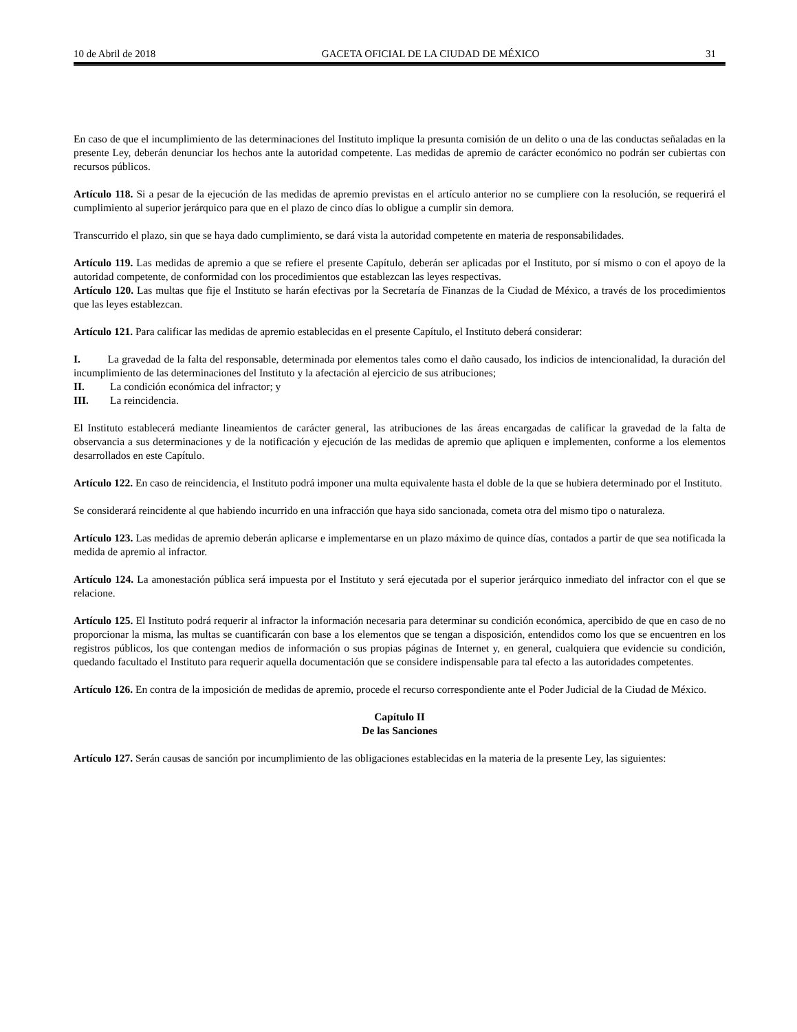10 de Abril de 2018 GACETA OFICIAL DE LA CIUDAD DE MÉXICO 31
En caso de que el incumplimiento de las determinaciones del Instituto implique la presunta comisión de un delito o una de las conductas señaladas en la presente Ley, deberán denunciar los hechos ante la autoridad competente. Las medidas de apremio de carácter económico no podrán ser cubiertas con recursos públicos.
Artículo 118. Si a pesar de la ejecución de las medidas de apremio previstas en el artículo anterior no se cumpliere con la resolución, se requerirá el cumplimiento al superior jerárquico para que en el plazo de cinco días lo obligue a cumplir sin demora.
Transcurrido el plazo, sin que se haya dado cumplimiento, se dará vista la autoridad competente en materia de responsabilidades.
Artículo 119. Las medidas de apremio a que se refiere el presente Capítulo, deberán ser aplicadas por el Instituto, por sí mismo o con el apoyo de la autoridad competente, de conformidad con los procedimientos que establezcan las leyes respectivas.
Artículo 120. Las multas que fije el Instituto se harán efectivas por la Secretaría de Finanzas de la Ciudad de México, a través de los procedimientos que las leyes establezcan.
Artículo 121. Para calificar las medidas de apremio establecidas en el presente Capítulo, el Instituto deberá considerar:
I. La gravedad de la falta del responsable, determinada por elementos tales como el daño causado, los indicios de intencionalidad, la duración del incumplimiento de las determinaciones del Instituto y la afectación al ejercicio de sus atribuciones;
II. La condición económica del infractor; y
III. La reincidencia.
El Instituto establecerá mediante lineamientos de carácter general, las atribuciones de las áreas encargadas de calificar la gravedad de la falta de observancia a sus determinaciones y de la notificación y ejecución de las medidas de apremio que apliquen e implementen, conforme a los elementos desarrollados en este Capítulo.
Artículo 122. En caso de reincidencia, el Instituto podrá imponer una multa equivalente hasta el doble de la que se hubiera determinado por el Instituto.
Se considerará reincidente al que habiendo incurrido en una infracción que haya sido sancionada, cometa otra del mismo tipo o naturaleza.
Artículo 123. Las medidas de apremio deberán aplicarse e implementarse en un plazo máximo de quince días, contados a partir de que sea notificada la medida de apremio al infractor.
Artículo 124. La amonestación pública será impuesta por el Instituto y será ejecutada por el superior jerárquico inmediato del infractor con el que se relacione.
Artículo 125. El Instituto podrá requerir al infractor la información necesaria para determinar su condición económica, apercibido de que en caso de no proporcionar la misma, las multas se cuantificarán con base a los elementos que se tengan a disposición, entendidos como los que se encuentren en los registros públicos, los que contengan medios de información o sus propias páginas de Internet y, en general, cualquiera que evidencie su condición, quedando facultado el Instituto para requerir aquella documentación que se considere indispensable para tal efecto a las autoridades competentes.
Artículo 126. En contra de la imposición de medidas de apremio, procede el recurso correspondiente ante el Poder Judicial de la Ciudad de México.
Capítulo II
De las Sanciones
Artículo 127. Serán causas de sanción por incumplimiento de las obligaciones establecidas en la materia de la presente Ley, las siguientes: